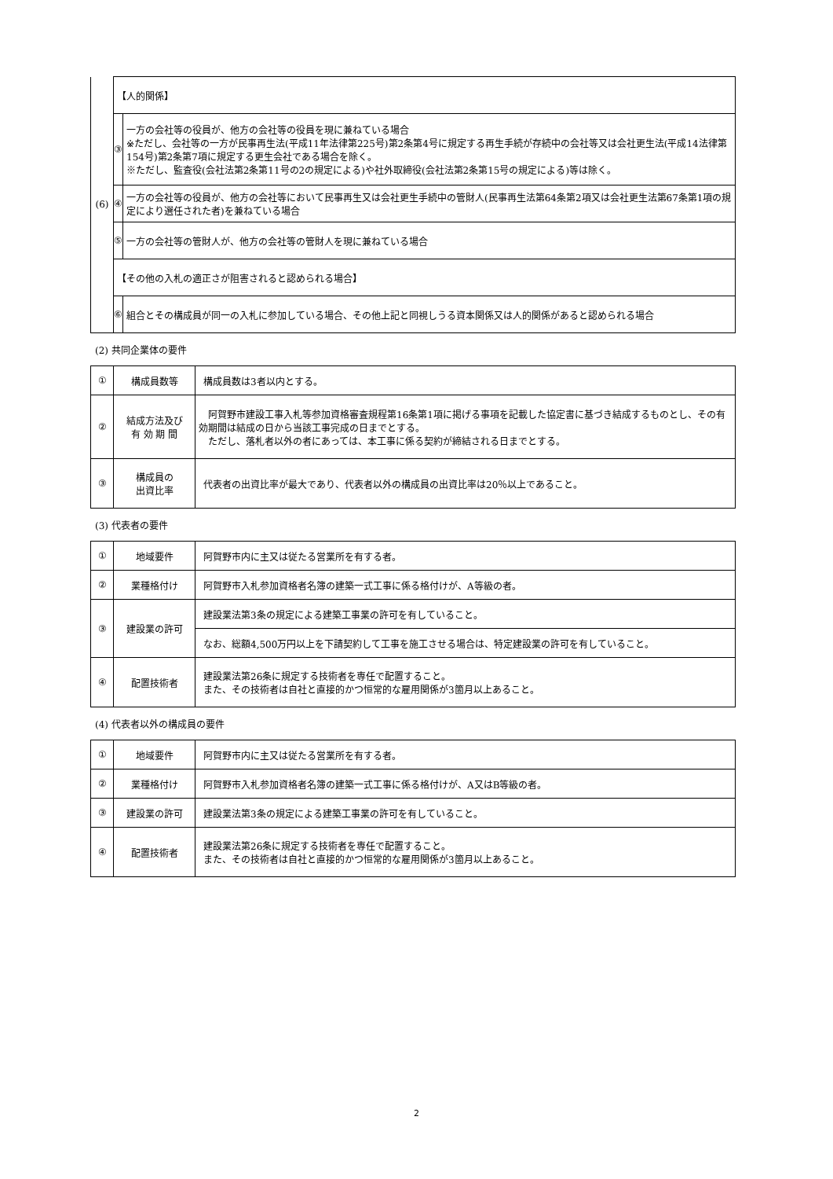| (6) | 【人的関係】 | |
| | ③ | 一方の会社等の役員が、他方の会社等の役員を現に兼ねている場合 ※ただし、会社等の一方が民事再生法(平成11年法律第225号)第2条第4号に規定する再生手続が存続中の会社等又は会社更生法(平成14法律第154号)第2条第7項に規定する更生会社である場合を除く。 ※ただし、監査役(会社法第2条第11号の2の規定による)や社外取締役(会社法第2条第15号の規定による)等は除く。 |
| | ④ | 一方の会社等の役員が、他方の会社等において民事再生又は会社更生手続中の管財人(民事再生法第64条第2項又は会社更生法第67条第1項の規定により選任された者)を兼ねている場合 |
| | ⑤ | 一方の会社等の管財人が、他方の会社等の管財人を現に兼ねている場合 |
| | 【その他の入札の適正さが阻害されると認められる場合】 | |
| | ⑥ | 組合とその構成員が同一の入札に参加している場合、その他上記と同視しうる資本関係又は人的関係があると認められる場合 |
(2) 共同企業体の要件
| ① | 構成員数等 | 構成員数は3者以内とする。 |
| ② | 結成方法及び 有 効 期 間 | 阿賀野市建設工事入札等参加資格審査規程第16条第1項に掲げる事項を記載した協定書に基づき結成するものとし、その有効期間は結成の日から当該工事完成の日までとする。 ただし、落札者以外の者にあっては、本工事に係る契約が締結される日までとする。 |
| ③ | 構成員の 出資比率 | 代表者の出資比率が最大であり、代表者以外の構成員の出資比率は20％以上であること。 |
(3) 代表者の要件
| ① | 地域要件 | 阿賀野市内に主又は従たる営業所を有する者。 |
| ② | 業種格付け | 阿賀野市入札参加資格者名簿の建築一式工事に係る格付けが、A等級の者。 |
| ③ | 建設業の許可 | 建設業法第3条の規定による建築工事業の許可を有していること。 |
| | | なお、総額4,500万円以上を下請契約して工事を施工させる場合は、特定建設業の許可を有していること。 |
| ④ | 配置技術者 | 建設業法第26条に規定する技術者を専任で配置すること。 また、その技術者は自社と直接的かつ恒常的な雇用関係が3箇月以上あること。 |
(4) 代表者以外の構成員の要件
| ① | 地域要件 | 阿賀野市内に主又は従たる営業所を有する者。 |
| ② | 業種格付け | 阿賀野市入札参加資格者名簿の建築一式工事に係る格付けが、A又はB等級の者。 |
| ③ | 建設業の許可 | 建設業法第3条の規定による建築工事業の許可を有していること。 |
| ④ | 配置技術者 | 建設業法第26条に規定する技術者を専任で配置すること。 また、その技術者は自社と直接的かつ恒常的な雇用関係が3箇月以上あること。 |
2